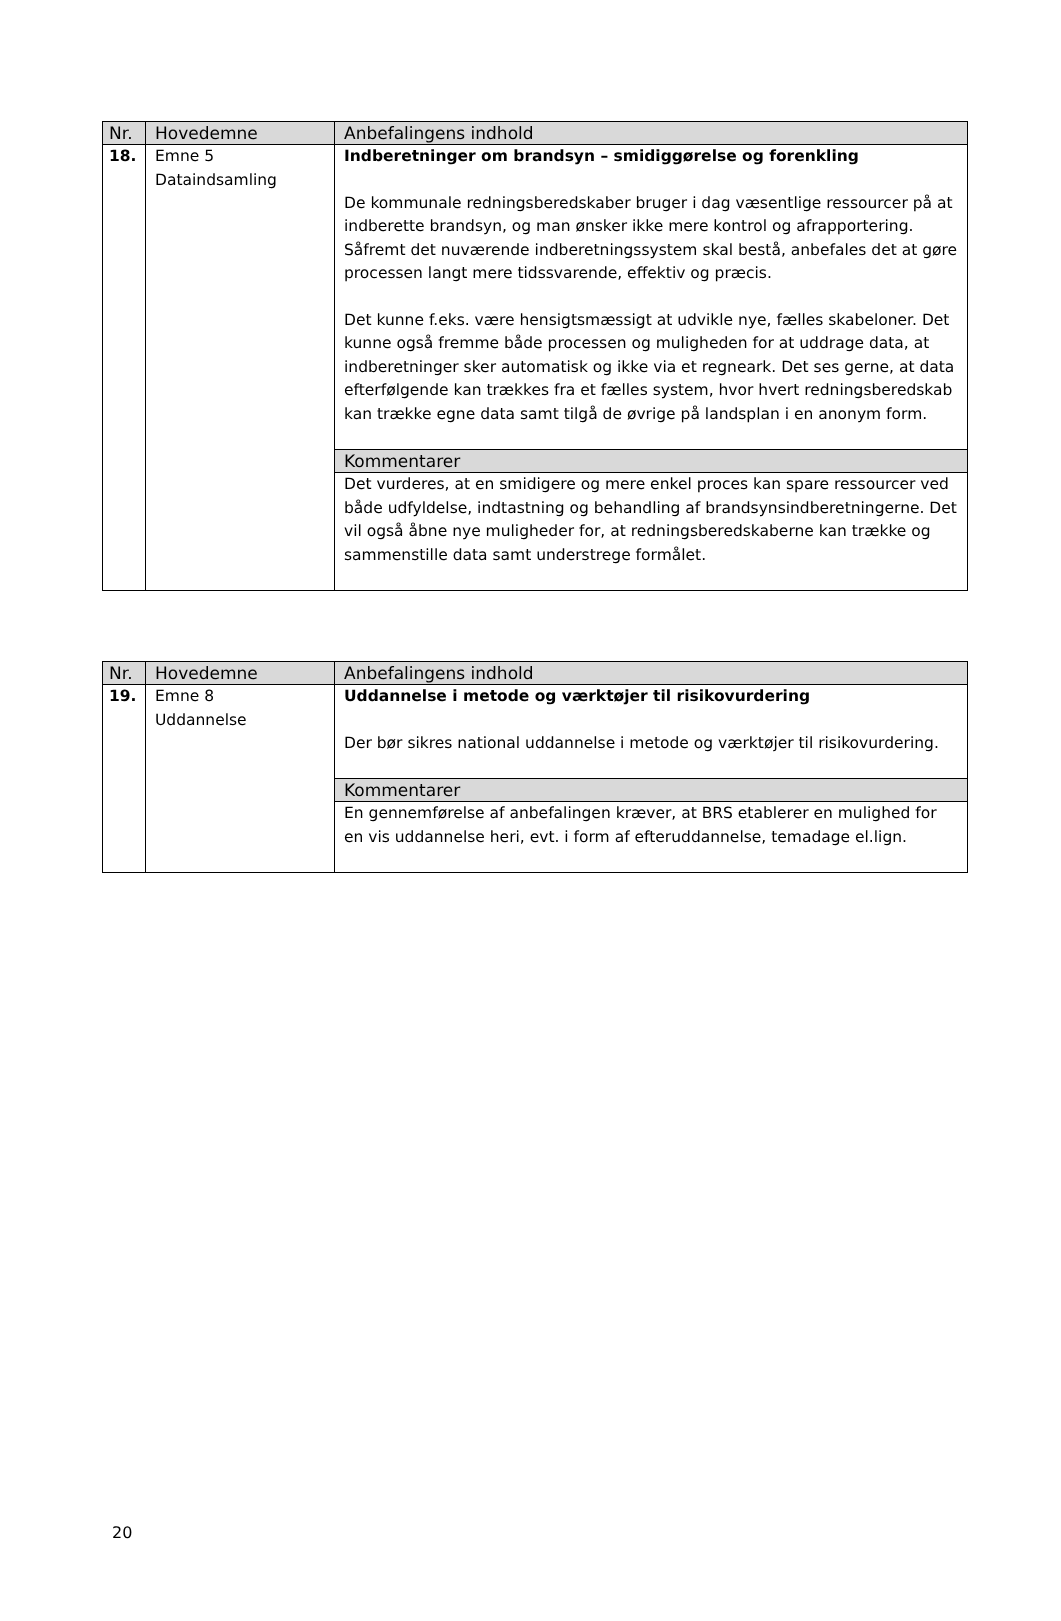| Nr. | Hovedemne | Anbefalingens indhold |
| --- | --- | --- |
| 18. | Emne 5 Dataindsamling | Indberetninger om brandsyn – smidiggørelse og forenkling De kommunale redningsberedskaber bruger i dag væsentlige ressourcer på at indberette brandsyn, og man ønsker ikke mere kontrol og afrapportering. Såfremt det nuværende indberetningssystem skal bestå, anbefales det at gøre processen langt mere tidssvarende, effektiv og præcis. Det kunne f.eks. være hensigtsmæssigt at udvikle nye, fælles skabeloner. Det kunne også fremme både processen og muligheden for at uddrage data, at indberetninger sker automatisk og ikke via et regneark. Det ses gerne, at data efterfølgende kan trækkes fra et fælles system, hvor hvert redningsberedskab kan trække egne data samt tilgå de øvrige på landsplan i en anonym form. |
| | | Kommentarer |
| | | Det vurderes, at en smidigere og mere enkel proces kan spare ressourcer ved både udfyldelse, indtastning og behandling af brandsynsindberetningerne. Det vil også åbne nye muligheder for, at redningsberedskaberne kan trække og sammenstille data samt understrege formålet. |
| Nr. | Hovedemne | Anbefalingens indhold |
| --- | --- | --- |
| 19. | Emne 8 Uddannelse | Uddannelse i metode og værktøjer til risikovurdering Der bør sikres national uddannelse i metode og værktøjer til risikovurdering. |
| | | Kommentarer |
| | | En gennemførelse af anbefalingen kræver, at BRS etablerer en mulighed for en vis uddannelse heri, evt. i form af efteruddannelse, temadage el.lign. |
20